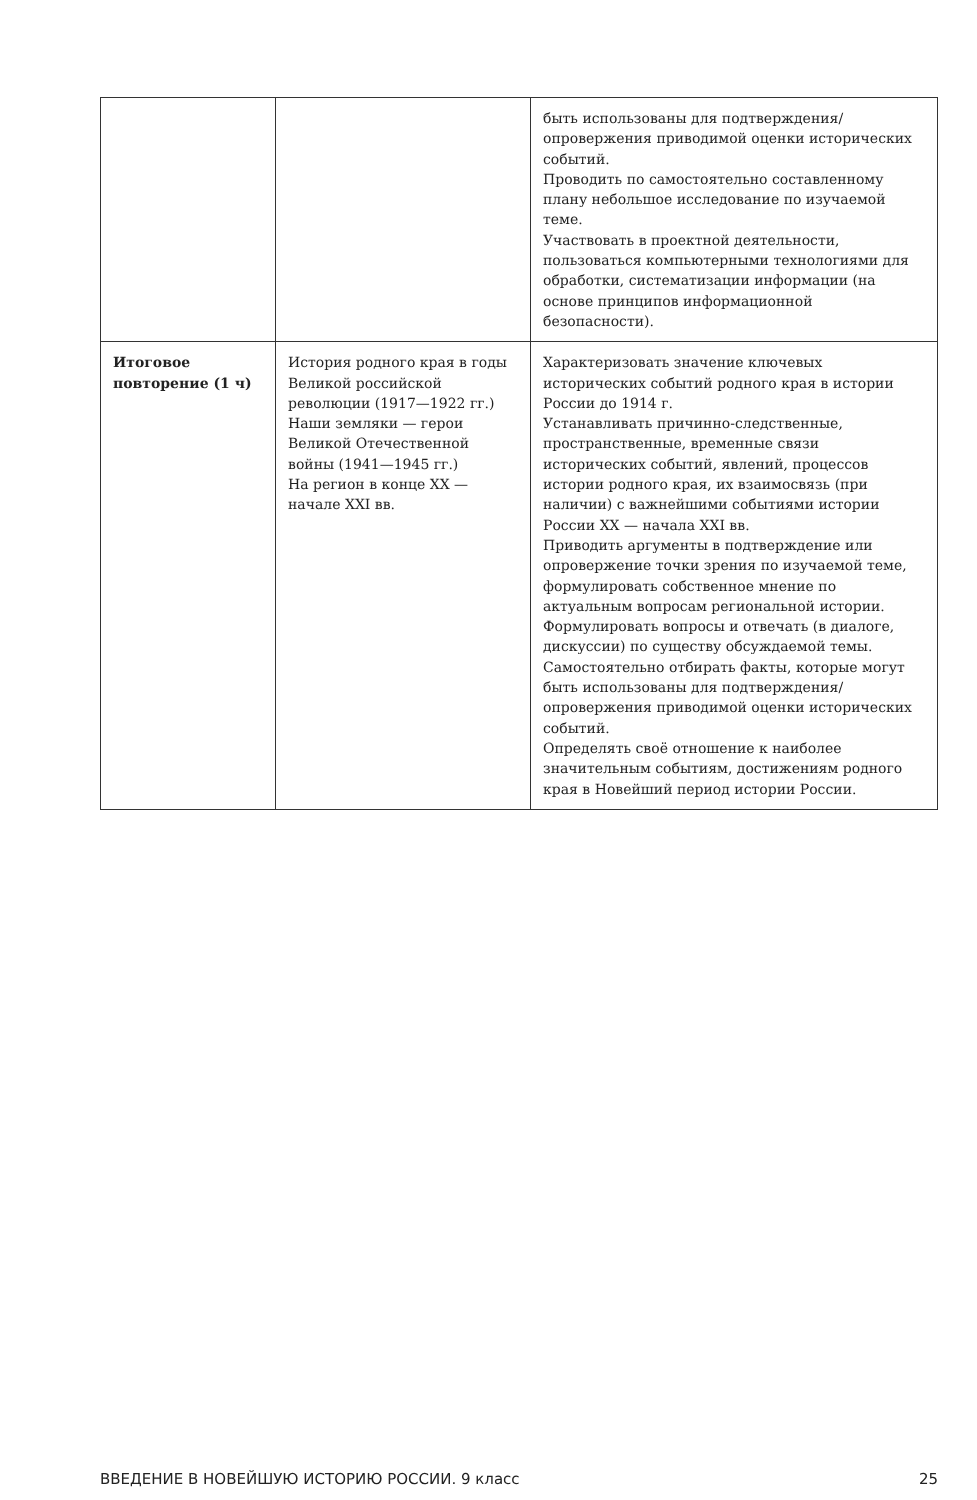| | | быть использованы для подтверждения/опровержения приводимой оценки исторических событий. Проводить по самостоятельно составленному плану небольшое исследование по изучаемой теме. Участвовать в проектной деятельности, пользоваться компьютерными технологиями для обработки, систематизации информации (на основе принципов информационной безопасности). |
| Итоговое повторение (1 ч) | История родного края в годы Великой российской революции (1917—1922 гг.) Наши земляки — герои Великой Отечественной войны (1941—1945 гг.) На регион в конце XX — начале XXI вв. | Характеризовать значение ключевых исторических событий родного края в истории России до 1914 г. Устанавливать причинно-следственные, пространственные, временные связи исторических событий, явлений, процессов истории родного края, их взаимосвязь (при наличии) с важнейшими событиями истории России XX — начала XXI вв. Приводить аргументы в подтверждение или опровержение точки зрения по изучаемой теме, формулировать собственное мнение по актуальным вопросам региональной истории. Формулировать вопросы и отвечать (в диалоге, дискуссии) по существу обсуждаемой темы. Самостоятельно отбирать факты, которые могут быть использованы для подтверждения/опровержения приводимой оценки исторических событий. Определять своё отношение к наиболее значительным событиям, достижениям родного края в Новейший период истории России. |
ВВЕДЕНИЕ В НОВЕЙШУЮ ИСТОРИЮ РОССИИ. 9 класс 25